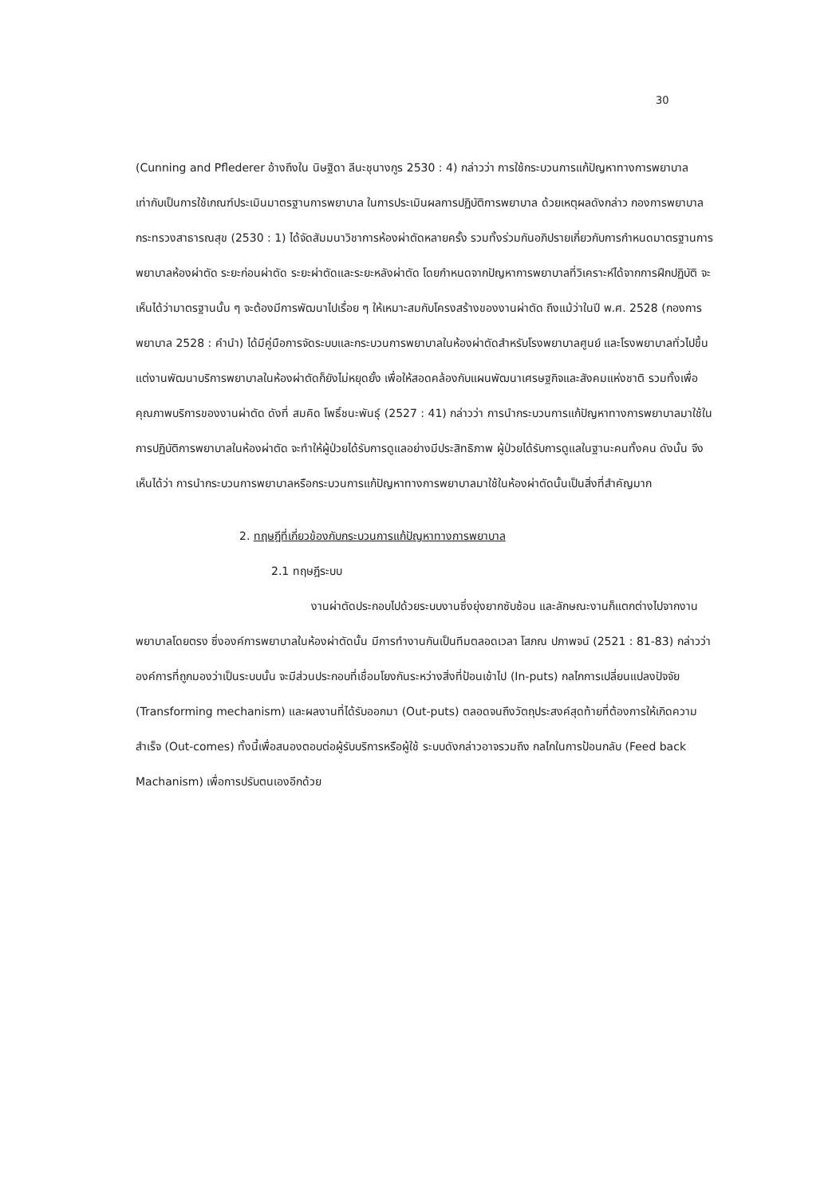30
(Cunning and Pflederer อ้างถึงใน นิษฐิดา ลีนะชุนางกูร 2530 : 4) กล่าวว่า การใช้กระบวนการแก้ปัญหาทางการพยาบาล เท่ากับเป็นการใช้เกณฑ์ประเมินมาตรฐานการพยาบาล ในการประเมินผลการปฏิบัติการพยาบาล ด้วยเหตุผลดังกล่าว กองการพยาบาล กระทรวงสาธารณสุข (2530 : 1) ได้จัดสัมมนาวิชาการห้องผ่าตัดหลายครั้ง รวมทั้งร่วมกันอภิปรายเกี่ยวกับการกำหนดมาตรฐานการพยาบาลห้องผ่าตัด ระยะก่อนผ่าตัด ระยะผ่าตัดและระยะหลังผ่าตัด โดยกำหนดจากปัญหาการพยาบาลที่วิเคราะห์ได้จากการฝึกปฏิบัติ จะเห็นได้ว่ามาตรฐานนั้น ๆ จะต้องมีการพัฒนาไปเรื่อย ๆ ให้เหมาะสมกับโครงสร้างของงานผ่าตัด ถึงแม้ว่าในปี พ.ศ. 2528 (กองการพยาบาล 2528 : คำนำ) ได้มีคู่มือการจัดระบบและกระบวนการพยาบาลในห้องผ่าตัดสำหรับโรงพยาบาลศูนย์ และโรงพยาบาลทั่วไปขึ้น แต่งานพัฒนาบริการพยาบาลในห้องผ่าตัดก็ยังไม่หยุดยั้ง เพื่อให้สอดคล้องกับแผนพัฒนาเศรษฐกิจและสังคมแห่งชาติ รวมทั้งเพื่อคุณภาพบริการของงานผ่าตัด ดังที่ สมคิด โพธิ์ชนะพันธุ์ (2527 : 41) กล่าวว่า การนำกระบวนการแก้ปัญหาทางการพยาบาลมาใช้ในการปฏิบัติการพยาบาลในห้องผ่าตัด จะทำให้ผู้ป่วยได้รับการดูแลอย่างมีประสิทธิภาพ ผู้ป่วยได้รับการดูแลในฐานะคนทั้งคน ดังนั้น จึงเห็นได้ว่า การนำกระบวนการพยาบาลหรือกระบวนการแก้ปัญหาทางการพยาบาลมาใช้ในห้องผ่าตัดนั้นเป็นสิ่งที่สำคัญมาก
2. ทฤษฎีที่เกี่ยวข้องกับกระบวนการแก้ปัญหาทางการพยาบาล
2.1 ทฤษฎีระบบ
งานผ่าตัดประกอบไปด้วยระบบงานซึ่งยุ่งยากซับซ้อน และลักษณะงานก็แตกต่างไปจากงานพยาบาลโดยตรง ซึ่งองค์การพยาบาลในห้องผ่าตัดนั้น มีการทำงานกันเป็นทีมตลอดเวลา โสภณ ปภาพจน์ (2521 : 81-83) กล่าวว่า องค์การที่ถูกมองว่าเป็นระบบนั้น จะมีส่วนประกอบที่เชื่อมโยงกันระหว่างสิ่งที่ป้อนเข้าไป (In-puts) กลไกการเปลี่ยนแปลงปัจจัย (Transforming mechanism) และผลงานที่ได้รับออกมา (Out-puts) ตลอดจนถึงวัตถุประสงค์สุดท้ายที่ต้องการให้เกิดความสำเร็จ (Out-comes) ทั้งนี้เพื่อสนองตอบต่อผู้รับบริการหรือผู้ใช้ ระบบดังกล่าวอาจรวมถึง กลไกในการป้อนกลับ (Feed back Machanism) เพื่อการปรับตนเองอีกด้วย